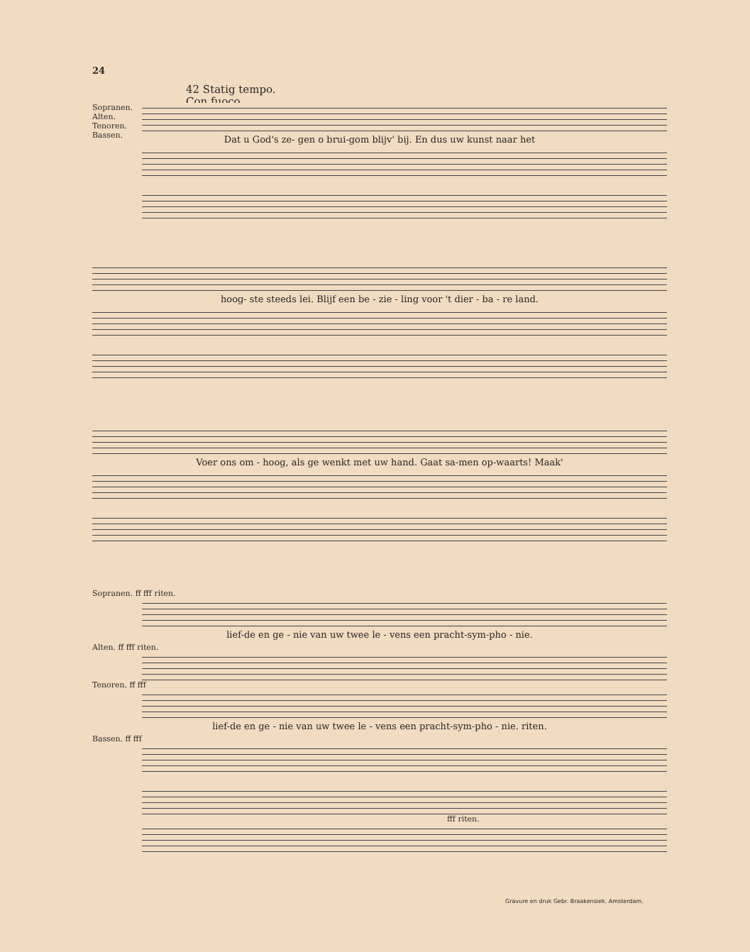24
42 Statig tempo.
Con fuoco.
Sopranen.
Alten.
Tenoren.
Bassen.
Dat u God's ze- gen o brui-gom blijv' bij. En dus uw kunst naar het
hoog- ste steeds lei. Blijf een be - zie - ling voor 't dier - ba - re land.
Voer ons om - hoog, als ge wenkt met uw hand. Gaat sa-men op-waarts! Maak'
Sopranen. ff fff riten.
lief-de en ge - nie van uw twee le - vens een pracht-sym-pho - nie.
Alten. ff fff riten.
Tenoren. ff fff
lief-de en ge - nie van uw twee le - vens een pracht-sym-pho - nie. riten.
Bassen. ff fff
fff riten.
Gravure en druk Gebr. Braakensiek. Amsterdam.